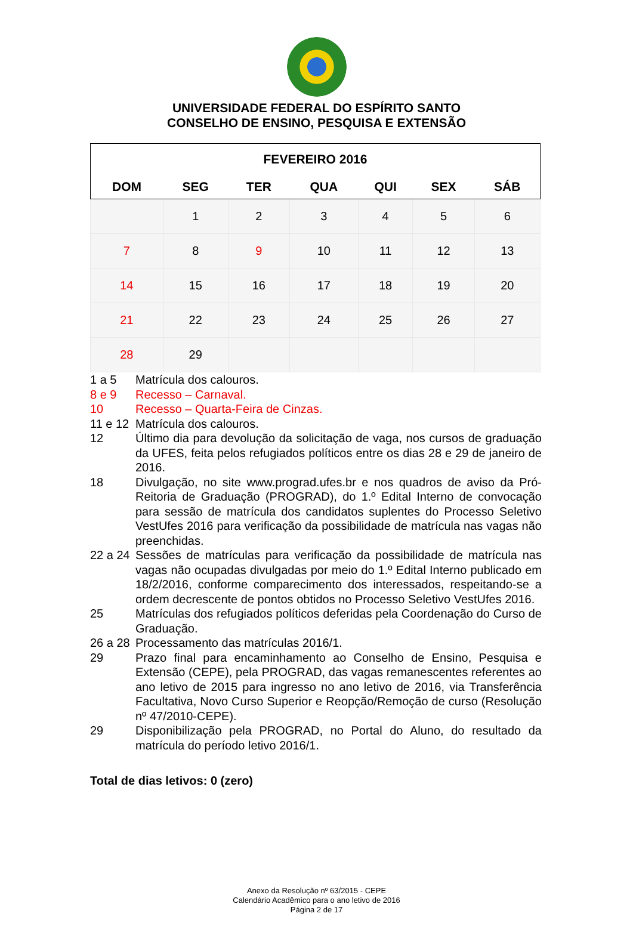UNIVERSIDADE FEDERAL DO ESPÍRITO SANTO
CONSELHO DE ENSINO, PESQUISA E EXTENSÃO
| FEVEREIRO 2016 | | | | | | |
| --- | --- | --- | --- | --- | --- | --- |
| DOM | SEG | TER | QUA | QUI | SEX | SÁB |
| | 1 | 2 | 3 | 4 | 5 | 6 |
| 7 | 8 | 9 | 10 | 11 | 12 | 13 |
| 14 | 15 | 16 | 17 | 18 | 19 | 20 |
| 21 | 22 | 23 | 24 | 25 | 26 | 27 |
| 28 | 29 | | | | | |
1 a 5 Matrícula dos calouros.
8 e 9 Recesso – Carnaval.
10 Recesso – Quarta-Feira de Cinzas.
11 e 12 Matrícula dos calouros.
12 Último dia para devolução da solicitação de vaga, nos cursos de graduação da UFES, feita pelos refugiados políticos entre os dias 28 e 29 de janeiro de 2016.
18 Divulgação, no site www.prograd.ufes.br e nos quadros de aviso da Pró-Reitoria de Graduação (PROGRAD), do 1.º Edital Interno de convocação para sessão de matrícula dos candidatos suplentes do Processo Seletivo VestUfes 2016 para verificação da possibilidade de matrícula nas vagas não preenchidas.
22 a 24 Sessões de matrículas para verificação da possibilidade de matrícula nas vagas não ocupadas divulgadas por meio do 1.º Edital Interno publicado em 18/2/2016, conforme comparecimento dos interessados, respeitando-se a ordem decrescente de pontos obtidos no Processo Seletivo VestUfes 2016.
25 Matrículas dos refugiados políticos deferidas pela Coordenação do Curso de Graduação.
26 a 28 Processamento das matrículas 2016/1.
29 Prazo final para encaminhamento ao Conselho de Ensino, Pesquisa e Extensão (CEPE), pela PROGRAD, das vagas remanescentes referentes ao ano letivo de 2015 para ingresso no ano letivo de 2016, via Transferência Facultativa, Novo Curso Superior e Reopção/Remoção de curso (Resolução nº 47/2010-CEPE).
29 Disponibilização pela PROGRAD, no Portal do Aluno, do resultado da matrícula do período letivo 2016/1.
Total de dias letivos: 0 (zero)
Anexo da Resolução nº 63/2015 - CEPE
Calendário Acadêmico para o ano letivo de 2016
Página 2 de 17